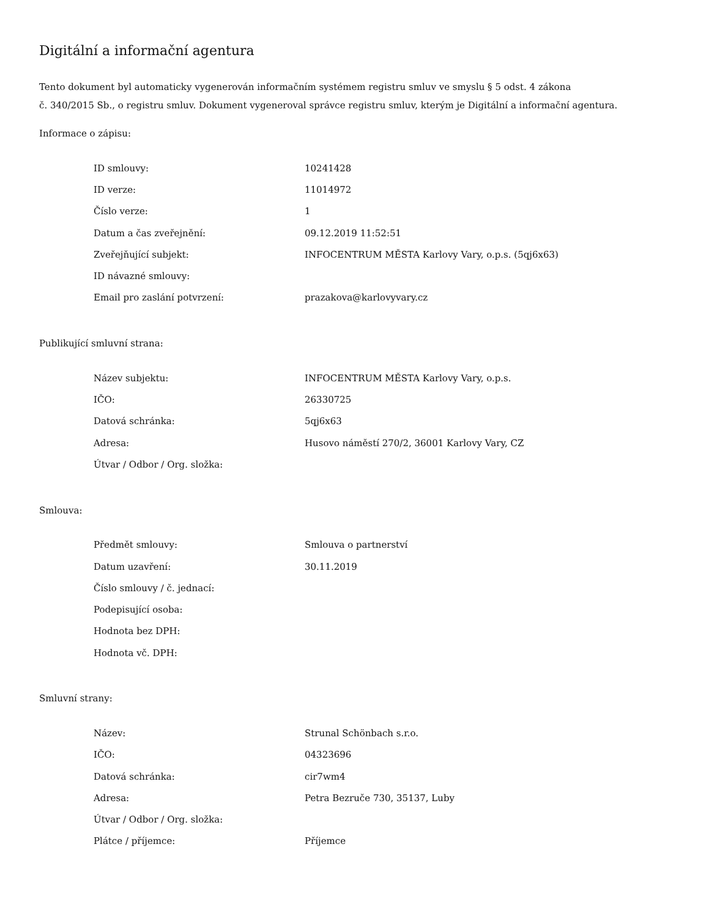Digitální a informační agentura
Tento dokument byl automaticky vygenerován informačním systémem registru smluv ve smyslu § 5 odst. 4 zákona
č. 340/2015 Sb., o registru smluv. Dokument vygeneroval správce registru smluv, kterým je Digitální a informační agentura.
Informace o zápisu:
| ID smlouvy: | 10241428 |
| ID verze: | 11014972 |
| Číslo verze: | 1 |
| Datum a čas zveřejnění: | 09.12.2019 11:52:51 |
| Zveřejňující subjekt: | INFOCENTRUM MĚSTA Karlovy Vary, o.p.s. (5qj6x63) |
| ID návazné smlouvy: | |
| Email pro zaslání potvrzení: | prazakova@karlovyvary.cz |
Publikující smluvní strana:
| Název subjektu: | INFOCENTRUM MĚSTA Karlovy Vary, o.p.s. |
| IČO: | 26330725 |
| Datová schránka: | 5qj6x63 |
| Adresa: | Husovo náměstí 270/2, 36001 Karlovy Vary, CZ |
| Útvar / Odbor / Org. složka: | |
Smlouva:
| Předmět smlouvy: | Smlouva o partnerství |
| Datum uzavření: | 30.11.2019 |
| Číslo smlouvy / č. jednací: | |
| Podepisující osoba: | |
| Hodnota bez DPH: | |
| Hodnota vč. DPH: | |
Smluvní strany:
| Název: | Strunal Schönbach s.r.o. |
| IČO: | 04323696 |
| Datová schránka: | cir7wm4 |
| Adresa: | Petra Bezruče 730, 35137, Luby |
| Útvar / Odbor / Org. složka: | |
| Plátce / příjemce: | Příjemce |